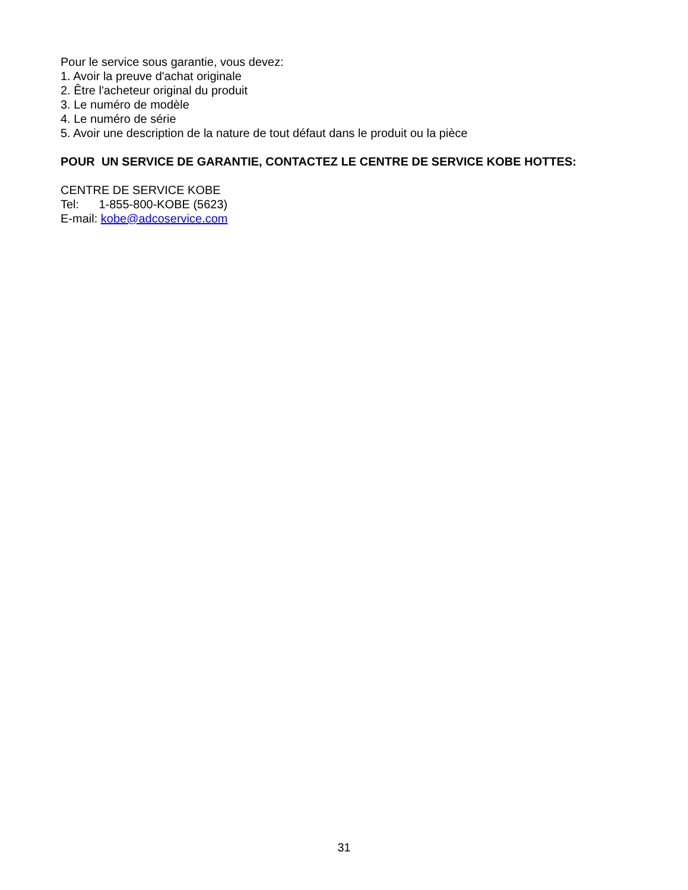Pour le service sous garantie, vous devez:
1. Avoir la preuve d'achat originale
2. Être l'acheteur original du produit
3. Le numéro de modèle
4. Le numéro de série
5. Avoir une description de la nature de tout défaut dans le produit ou la pièce
POUR UN SERVICE DE GARANTIE, CONTACTEZ LE CENTRE DE SERVICE KOBE HOTTES:
CENTRE DE SERVICE KOBE
Tel: 1-855-800-KOBE (5623)
E-mail: kobe@adcoservice.com
31